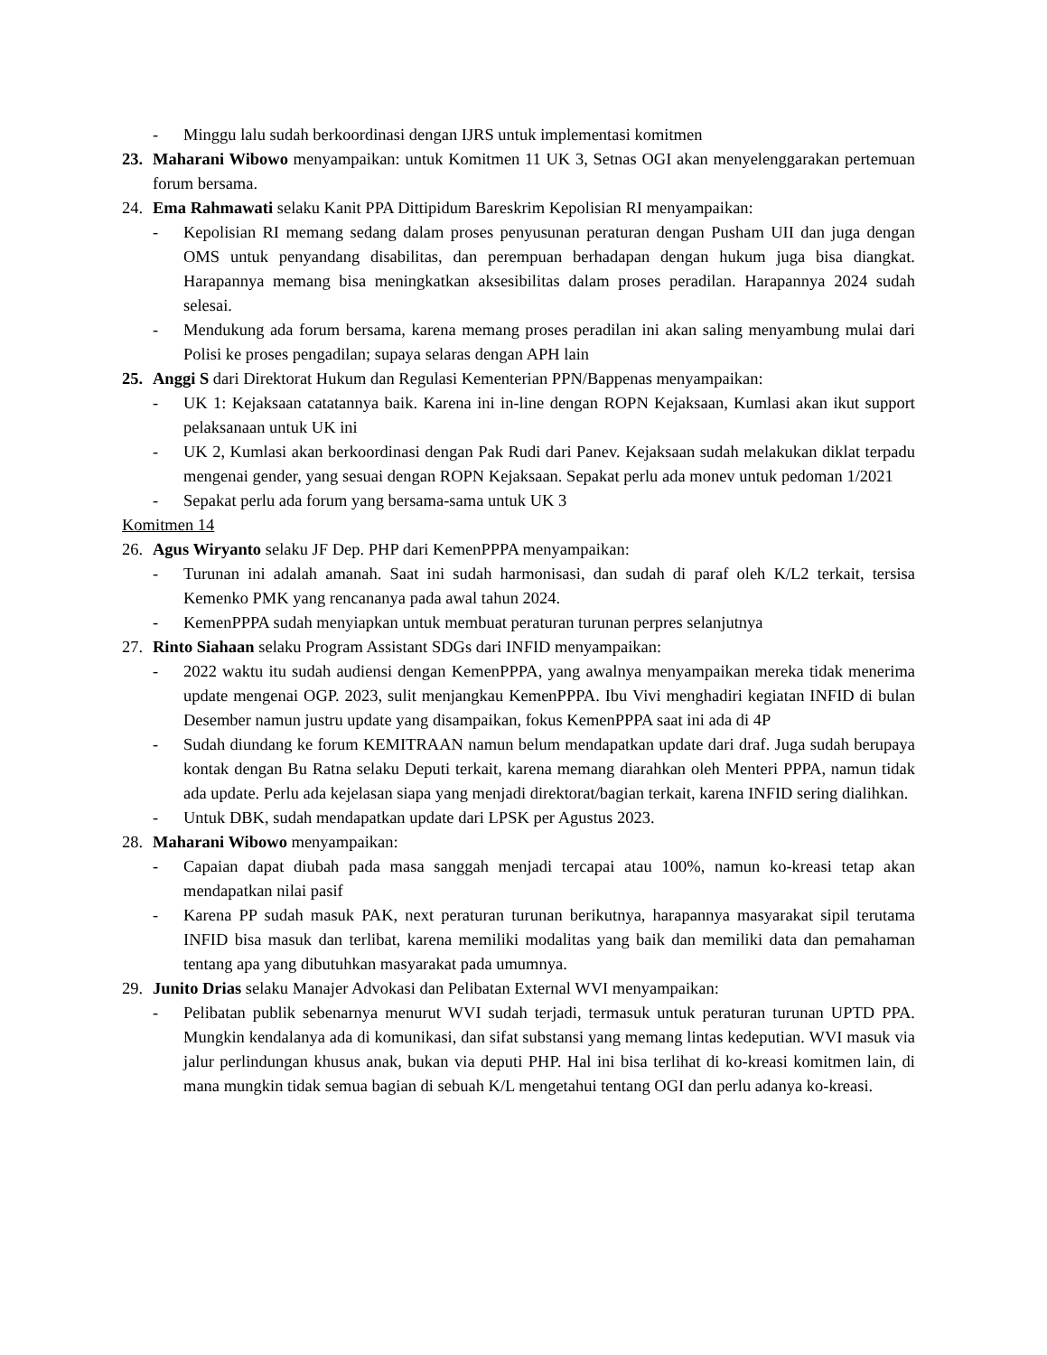- Minggu lalu sudah berkoordinasi dengan IJRS untuk implementasi komitmen
23. Maharani Wibowo menyampaikan: untuk Komitmen 11 UK 3, Setnas OGI akan menyelenggarakan pertemuan forum bersama.
24. Ema Rahmawati selaku Kanit PPA Dittipidum Bareskrim Kepolisian RI menyampaikan:
- Kepolisian RI memang sedang dalam proses penyusunan peraturan dengan Pusham UII dan juga dengan OMS untuk penyandang disabilitas, dan perempuan berhadapan dengan hukum juga bisa diangkat. Harapannya memang bisa meningkatkan aksesibilitas dalam proses peradilan. Harapannya 2024 sudah selesai.
- Mendukung ada forum bersama, karena memang proses peradilan ini akan saling menyambung mulai dari Polisi ke proses pengadilan; supaya selaras dengan APH lain
25. Anggi S dari Direktorat Hukum dan Regulasi Kementerian PPN/Bappenas menyampaikan:
- UK 1: Kejaksaan catatannya baik. Karena ini in-line dengan ROPN Kejaksaan, Kumlasi akan ikut support pelaksanaan untuk UK ini
- UK 2, Kumlasi akan berkoordinasi dengan Pak Rudi dari Panev. Kejaksaan sudah melakukan diklat terpadu mengenai gender, yang sesuai dengan ROPN Kejaksaan. Sepakat perlu ada monev untuk pedoman 1/2021
- Sepakat perlu ada forum yang bersama-sama untuk UK 3
Komitmen 14
26. Agus Wiryanto selaku JF Dep. PHP dari KemenPPPA menyampaikan:
- Turunan ini adalah amanah. Saat ini sudah harmonisasi, dan sudah di paraf oleh K/L2 terkait, tersisa Kemenko PMK yang rencananya pada awal tahun 2024.
- KemenPPPA sudah menyiapkan untuk membuat peraturan turunan perpres selanjutnya
27. Rinto Siahaan selaku Program Assistant SDGs dari INFID menyampaikan:
- 2022 waktu itu sudah audiensi dengan KemenPPPA, yang awalnya menyampaikan mereka tidak menerima update mengenai OGP. 2023, sulit menjangkau KemenPPPA. Ibu Vivi menghadiri kegiatan INFID di bulan Desember namun justru update yang disampaikan, fokus KemenPPPA saat ini ada di 4P
- Sudah diundang ke forum KEMITRAAN namun belum mendapatkan update dari draf. Juga sudah berupaya kontak dengan Bu Ratna selaku Deputi terkait, karena memang diarahkan oleh Menteri PPPA, namun tidak ada update. Perlu ada kejelasan siapa yang menjadi direktorat/bagian terkait, karena INFID sering dialihkan.
- Untuk DBK, sudah mendapatkan update dari LPSK per Agustus 2023.
28. Maharani Wibowo menyampaikan:
- Capaian dapat diubah pada masa sanggah menjadi tercapai atau 100%, namun ko-kreasi tetap akan mendapatkan nilai pasif
- Karena PP sudah masuk PAK, next peraturan turunan berikutnya, harapannya masyarakat sipil terutama INFID bisa masuk dan terlibat, karena memiliki modalitas yang baik dan memiliki data dan pemahaman tentang apa yang dibutuhkan masyarakat pada umumnya.
29. Junito Drias selaku Manajer Advokasi dan Pelibatan External WVI menyampaikan:
- Pelibatan publik sebenarnya menurut WVI sudah terjadi, termasuk untuk peraturan turunan UPTD PPA. Mungkin kendalanya ada di komunikasi, dan sifat substansi yang memang lintas kedeputian. WVI masuk via jalur perlindungan khusus anak, bukan via deputi PHP. Hal ini bisa terlihat di ko-kreasi komitmen lain, di mana mungkin tidak semua bagian di sebuah K/L mengetahui tentang OGI dan perlu adanya ko-kreasi.